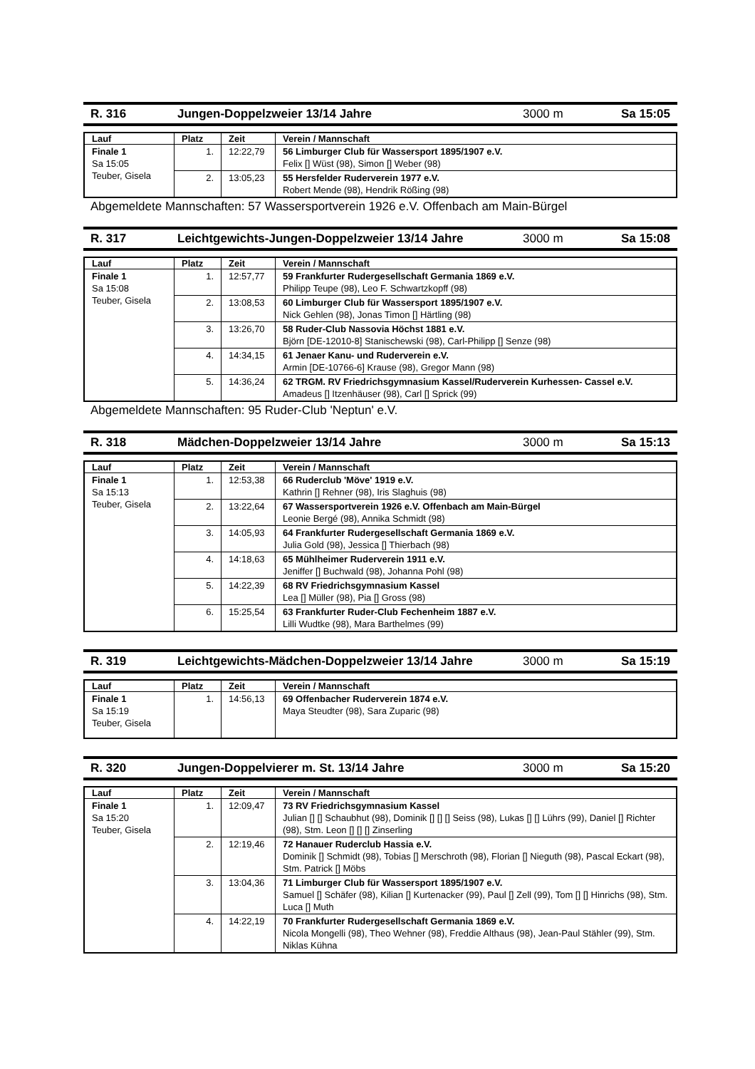R. 316 Jungen-Doppelzweier 13/14 Jahre 3000 m Sa 15:05
| Lauf | Platz | Zeit | Verein / Mannschaft |
| --- | --- | --- | --- |
| Finale 1 Sa 15:05 Teuber, Gisela | 1. | 12:22,79 | 56 Limburger Club für Wassersport 1895/1907 e.V. Felix [] Wüst (98), Simon [] Weber (98) |
| | 2. | 13:05,23 | 55 Hersfelder Ruderverein 1977 e.V. Robert Mende (98), Hendrik Rößing (98) |
Abgemeldete Mannschaften: 57 Wassersportverein 1926 e.V. Offenbach am Main-Bürgel
R. 317 Leichtgewichts-Jungen-Doppelzweier 13/14 Jahre 3000 m Sa 15:08
| Lauf | Platz | Zeit | Verein / Mannschaft |
| --- | --- | --- | --- |
| Finale 1 Sa 15:08 Teuber, Gisela | 1. | 12:57,77 | 59 Frankfurter Rudergesellschaft Germania 1869 e.V. Philipp Teupe (98), Leo F. Schwartzkopff (98) |
| | 2. | 13:08,53 | 60 Limburger Club für Wassersport 1895/1907 e.V. Nick Gehlen (98), Jonas Timon [] Härtling (98) |
| | 3. | 13:26,70 | 58 Ruder-Club Nassovia Höchst 1881 e.V. Björn [DE-12010-8] Stanischewski (98), Carl-Philipp [] Senze (98) |
| | 4. | 14:34,15 | 61 Jenaer Kanu- und Ruderverein e.V. Armin [DE-10766-6] Krause (98), Gregor Mann (98) |
| | 5. | 14:36,24 | 62 TRGM. RV Friedrichsgymnasium Kassel/Ruderverein Kurhessen- Cassel e.V. Amadeus [] Itzenhäuser (98), Carl [] Sprick (99) |
Abgemeldete Mannschaften: 95 Ruder-Club 'Neptun' e.V.
R. 318 Mädchen-Doppelzweier 13/14 Jahre 3000 m Sa 15:13
| Lauf | Platz | Zeit | Verein / Mannschaft |
| --- | --- | --- | --- |
| Finale 1 Sa 15:13 Teuber, Gisela | 1. | 12:53,38 | 66 Ruderclub 'Möve' 1919 e.V. Kathrin [] Rehner (98), Iris Slaghuis (98) |
| | 2. | 13:22,64 | 67 Wassersportverein 1926 e.V. Offenbach am Main-Bürgel Leonie Bergé (98), Annika Schmidt (98) |
| | 3. | 14:05,93 | 64 Frankfurter Rudergesellschaft Germania 1869 e.V. Julia Gold (98), Jessica [] Thierbach (98) |
| | 4. | 14:18,63 | 65 Mühlheimer Ruderverein 1911 e.V. Jeniffer [] Buchwald (98), Johanna Pohl (98) |
| | 5. | 14:22,39 | 68 RV Friedrichsgymnasium Kassel Lea [] Müller (98), Pia [] Gross (98) |
| | 6. | 15:25,54 | 63 Frankfurter Ruder-Club Fechenheim 1887 e.V. Lilli Wudtke (98), Mara Barthelmes (99) |
R. 319 Leichtgewichts-Mädchen-Doppelzweier 13/14 Jahre 3000 m Sa 15:19
| Lauf | Platz | Zeit | Verein / Mannschaft |
| --- | --- | --- | --- |
| Finale 1 Sa 15:19 Teuber, Gisela | 1. | 14:56,13 | 69 Offenbacher Ruderverein 1874 e.V. Maya Steudter (98), Sara Zuparic (98) |
R. 320 Jungen-Doppelvierer m. St. 13/14 Jahre 3000 m Sa 15:20
| Lauf | Platz | Zeit | Verein / Mannschaft |
| --- | --- | --- | --- |
| Finale 1 Sa 15:20 Teuber, Gisela | 1. | 12:09,47 | 73 RV Friedrichsgymnasium Kassel Julian [] [] Schaubhut (98), Dominik [] [] [] Seiss (98), Lukas [] [] Lührs (99), Daniel [] Richter (98), Stm. Leon [] [] [] Zinserling |
| | 2. | 12:19,46 | 72 Hanauer Ruderclub Hassia e.V. Dominik [] Schmidt (98), Tobias [] Merschroth (98), Florian [] Nieguth (98), Pascal Eckart (98), Stm. Patrick [] Möbs |
| | 3. | 13:04,36 | 71 Limburger Club für Wassersport 1895/1907 e.V. Samuel [] Schäfer (98), Kilian [] Kurtenacker (99), Paul [] Zell (99), Tom [] [] Hinrichs (98), Stm. Luca [] Muth |
| | 4. | 14:22,19 | 70 Frankfurter Rudergesellschaft Germania 1869 e.V. Nicola Mongelli (98), Theo Wehner (98), Freddie Althaus (98), Jean-Paul Stähler (99), Stm. Niklas Kühna |